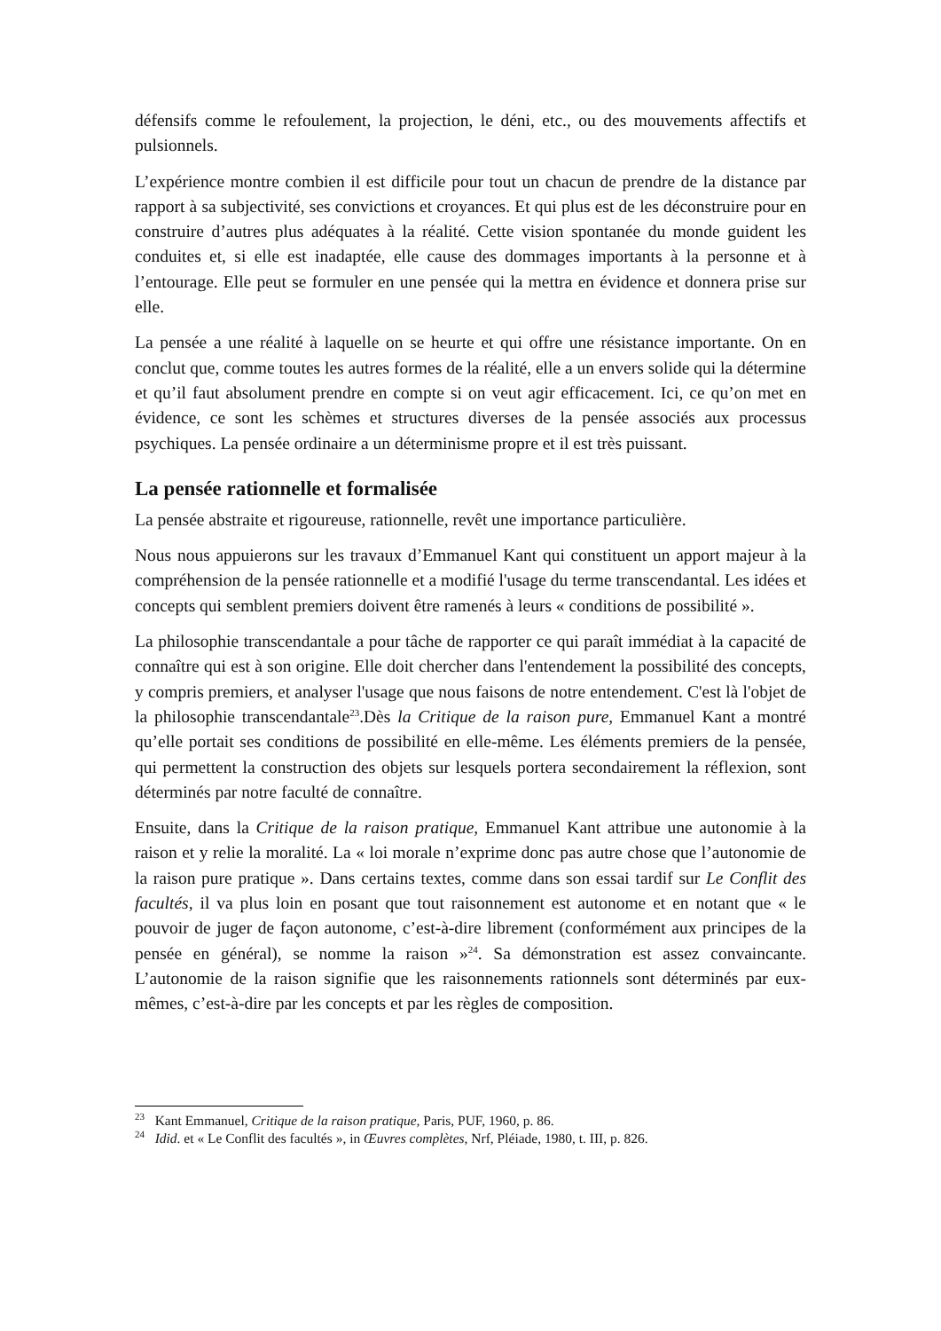défensifs comme le refoulement, la projection, le déni, etc., ou des mouvements affectifs et pulsionnels.
L’expérience montre combien il est difficile pour tout un chacun de prendre de la distance par rapport à sa subjectivité, ses convictions et croyances. Et qui plus est de les déconstruire pour en construire d’autres plus adéquates à la réalité. Cette vision spontanée du monde guident les conduites et, si elle est inadaptée, elle cause des dommages importants à la personne et à l’entourage. Elle peut se formuler en une pensée qui la mettra en évidence et donnera prise sur elle.
La pensée a une réalité à laquelle on se heurte et qui offre une résistance importante. On en conclut que, comme toutes les autres formes de la réalité, elle a un envers solide qui la détermine et qu’il faut absolument prendre en compte si on veut agir efficacement. Ici, ce qu’on met en évidence, ce sont les schèmes et structures diverses de la pensée associés aux processus psychiques. La pensée ordinaire a un déterminisme propre et il est très puissant.
La pensée rationnelle et formalisée
La pensée abstraite et rigoureuse, rationnelle, revêt une importance particulière.
Nous nous appuierons sur les travaux d’Emmanuel Kant qui constituent un apport majeur à la compréhension de la pensée rationnelle et a modifié l'usage du terme transcendantal. Les idées et concepts qui semblent premiers doivent être ramenés à leurs « conditions de possibilité ».
La philosophie transcendantale a pour tâche de rapporter ce qui paraît immédiat à la capacité de connaître qui est à son origine. Elle doit chercher dans l'entendement la possibilité des concepts, y compris premiers, et analyser l'usage que nous faisons de notre entendement. C'est là l'objet de la philosophie transcendantale<sup>23</sup>.Dès la Critique de la raison pure, Emmanuel Kant a montré qu’elle portait ses conditions de possibilité en elle-même. Les éléments premiers de la pensée, qui permettent la construction des objets sur lesquels portera secondairement la réflexion, sont déterminés par notre faculté de connaître.
Ensuite, dans la Critique de la raison pratique, Emmanuel Kant attribue une autonomie à la raison et y relie la moralité. La « loi morale n’exprime donc pas autre chose que l’autonomie de la raison pure pratique ». Dans certains textes, comme dans son essai tardif sur Le Conflit des facultés, il va plus loin en posant que tout raisonnement est autonome et en notant que « le pouvoir de juger de façon autonome, c’est-à-dire librement (conformément aux principes de la pensée en général), se nomme la raison »<sup>24</sup>. Sa démonstration est assez convaincante. L’autonomie de la raison signifie que les raisonnements rationnels sont déterminés par eux-mêmes, c’est-à-dire par les concepts et par les règles de composition.
<sup>23</sup> Kant Emmanuel, Critique de la raison pratique, Paris, PUF, 1960, p. 86.
<sup>24</sup> Idid. et « Le Conflit des facultés », in Œuvres complètes, Nrf, Pléiade, 1980, t. III, p. 826.